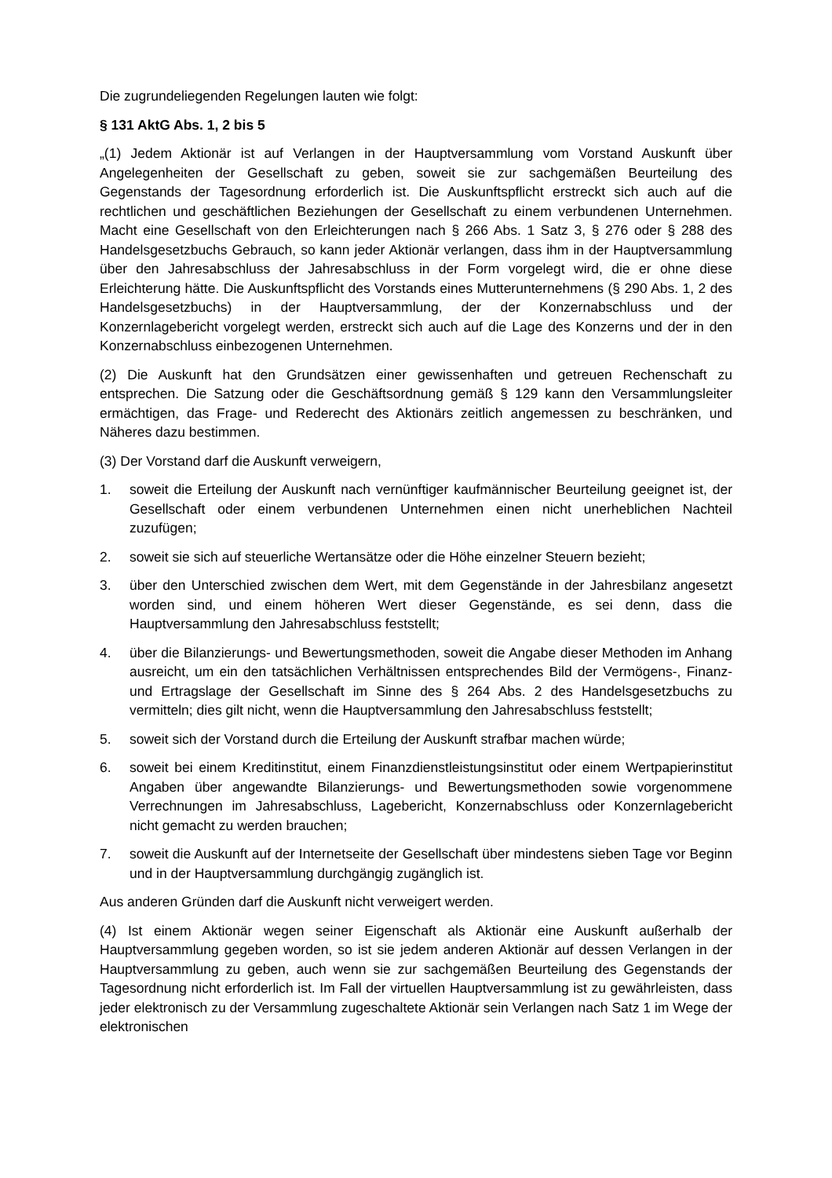Die zugrundeliegenden Regelungen lauten wie folgt:
§ 131 AktG Abs. 1, 2 bis 5
„(1) Jedem Aktionär ist auf Verlangen in der Hauptversammlung vom Vorstand Auskunft über Angelegenheiten der Gesellschaft zu geben, soweit sie zur sachgemäßen Beurteilung des Gegenstands der Tagesordnung erforderlich ist. Die Auskunftspflicht erstreckt sich auch auf die rechtlichen und geschäftlichen Beziehungen der Gesellschaft zu einem verbundenen Unternehmen. Macht eine Gesellschaft von den Erleichterungen nach § 266 Abs. 1 Satz 3, § 276 oder § 288 des Handelsgesetzbuchs Gebrauch, so kann jeder Aktionär verlangen, dass ihm in der Hauptversammlung über den Jahresabschluss der Jahresabschluss in der Form vorgelegt wird, die er ohne diese Erleichterung hätte. Die Auskunftspflicht des Vorstands eines Mutterunternehmens (§ 290 Abs. 1, 2 des Handelsgesetzbuchs) in der Hauptversammlung, der der Konzernabschluss und der Konzernlagebericht vorgelegt werden, erstreckt sich auch auf die Lage des Konzerns und der in den Konzernabschluss einbezogenen Unternehmen.
(2) Die Auskunft hat den Grundsätzen einer gewissenhaften und getreuen Rechenschaft zu entsprechen. Die Satzung oder die Geschäftsordnung gemäß § 129 kann den Versammlungsleiter ermächtigen, das Frage- und Rederecht des Aktionärs zeitlich angemessen zu beschränken, und Näheres dazu bestimmen.
(3) Der Vorstand darf die Auskunft verweigern,
1. soweit die Erteilung der Auskunft nach vernünftiger kaufmännischer Beurteilung geeignet ist, der Gesellschaft oder einem verbundenen Unternehmen einen nicht unerheblichen Nachteil zuzufügen;
2. soweit sie sich auf steuerliche Wertansätze oder die Höhe einzelner Steuern bezieht;
3. über den Unterschied zwischen dem Wert, mit dem Gegenstände in der Jahresbilanz angesetzt worden sind, und einem höheren Wert dieser Gegenstände, es sei denn, dass die Hauptversammlung den Jahresabschluss feststellt;
4. über die Bilanzierungs- und Bewertungsmethoden, soweit die Angabe dieser Methoden im Anhang ausreicht, um ein den tatsächlichen Verhältnissen entsprechendes Bild der Vermögens-, Finanz- und Ertragslage der Gesellschaft im Sinne des § 264 Abs. 2 des Handelsgesetzbuchs zu vermitteln; dies gilt nicht, wenn die Hauptversammlung den Jahresabschluss feststellt;
5. soweit sich der Vorstand durch die Erteilung der Auskunft strafbar machen würde;
6. soweit bei einem Kreditinstitut, einem Finanzdienstleistungsinstitut oder einem Wert­papierinstitut Angaben über angewandte Bilanzierungs- und Bewertungsmethoden sowie vorgenommene Verrechnungen im Jahresabschluss, Lagebericht, Konzern­abschluss oder Konzernlagebericht nicht gemacht zu werden brauchen;
7. soweit die Auskunft auf der Internetseite der Gesellschaft über mindestens sieben Tage vor Beginn und in der Hauptversammlung durchgängig zugänglich ist.
Aus anderen Gründen darf die Auskunft nicht verweigert werden.
(4) Ist einem Aktionär wegen seiner Eigenschaft als Aktionär eine Auskunft außerhalb der Hauptversammlung gegeben worden, so ist sie jedem anderen Aktionär auf dessen Verlangen in der Hauptversammlung zu geben, auch wenn sie zur sachgemäßen Beurteilung des Gegenstands der Tagesordnung nicht erforderlich ist. Im Fall der virtuellen Hauptversammlung ist zu gewährleisten, dass jeder elektronisch zu der Versammlung zugeschaltete Aktionär sein Verlangen nach Satz 1 im Wege der elektronischen